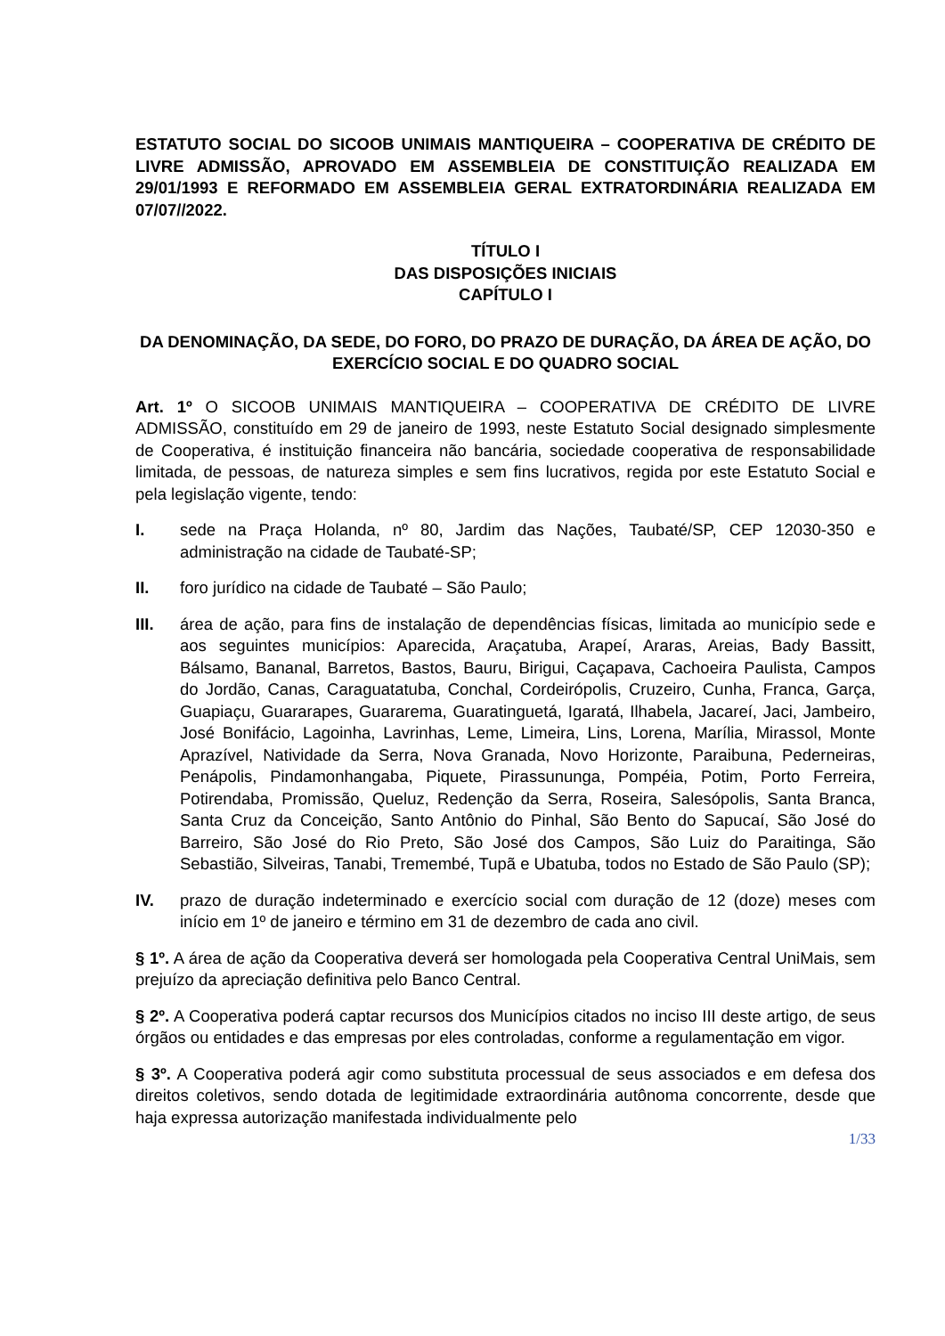ESTATUTO SOCIAL DO SICOOB UNIMAIS MANTIQUEIRA – COOPERATIVA DE CRÉDITO DE LIVRE ADMISSÃO, APROVADO EM ASSEMBLEIA DE CONSTITUIÇÃO REALIZADA EM 29/01/1993 E REFORMADO EM ASSEMBLEIA GERAL EXTRATORDINÁRIA REALIZADA EM 07/07//2022.
TÍTULO I
DAS DISPOSIÇÕES INICIAIS
CAPÍTULO I
DA DENOMINAÇÃO, DA SEDE, DO FORO, DO PRAZO DE DURAÇÃO, DA ÁREA DE AÇÃO, DO EXERCÍCIO SOCIAL E DO QUADRO SOCIAL
Art. 1º O SICOOB UNIMAIS MANTIQUEIRA – COOPERATIVA DE CRÉDITO DE LIVRE ADMISSÃO, constituído em 29 de janeiro de 1993, neste Estatuto Social designado simplesmente de Cooperativa, é instituição financeira não bancária, sociedade cooperativa de responsabilidade limitada, de pessoas, de natureza simples e sem fins lucrativos, regida por este Estatuto Social e pela legislação vigente, tendo:
I. sede na Praça Holanda, nº 80, Jardim das Nações, Taubaté/SP, CEP 12030-350 e administração na cidade de Taubaté-SP;
II. foro jurídico na cidade de Taubaté – São Paulo;
III. área de ação, para fins de instalação de dependências físicas, limitada ao município sede e aos seguintes municípios: Aparecida, Araçatuba, Arapeí, Araras, Areias, Bady Bassitt, Bálsamo, Bananal, Barretos, Bastos, Bauru, Birigui, Caçapava, Cachoeira Paulista, Campos do Jordão, Canas, Caraguatatuba, Conchal, Cordeirópolis, Cruzeiro, Cunha, Franca, Garça, Guapiaçu, Guararapes, Guararema, Guaratinguetá, Igaratá, Ilhabela, Jacareí, Jaci, Jambeiro, José Bonifácio, Lagoinha, Lavrinhas, Leme, Limeira, Lins, Lorena, Marília, Mirassol, Monte Aprazível, Natividade da Serra, Nova Granada, Novo Horizonte, Paraibuna, Pederneiras, Penápolis, Pindamonhangaba, Piquete, Pirassununga, Pompéia, Potim, Porto Ferreira, Potirendaba, Promissão, Queluz, Redenção da Serra, Roseira, Salesópolis, Santa Branca, Santa Cruz da Conceição, Santo Antônio do Pinhal, São Bento do Sapucaí, São José do Barreiro, São José do Rio Preto, São José dos Campos, São Luiz do Paraitinga, São Sebastião, Silveiras, Tanabi, Tremembé, Tupã e Ubatuba, todos no Estado de São Paulo (SP);
IV. prazo de duração indeterminado e exercício social com duração de 12 (doze) meses com início em 1º de janeiro e término em 31 de dezembro de cada ano civil.
§ 1º. A área de ação da Cooperativa deverá ser homologada pela Cooperativa Central UniMais, sem prejuízo da apreciação definitiva pelo Banco Central.
§ 2º. A Cooperativa poderá captar recursos dos Municípios citados no inciso III deste artigo, de seus órgãos ou entidades e das empresas por eles controladas, conforme a regulamentação em vigor.
§ 3º. A Cooperativa poderá agir como substituta processual de seus associados e em defesa dos direitos coletivos, sendo dotada de legitimidade extraordinária autônoma concorrente, desde que haja expressa autorização manifestada individualmente pelo
1/33